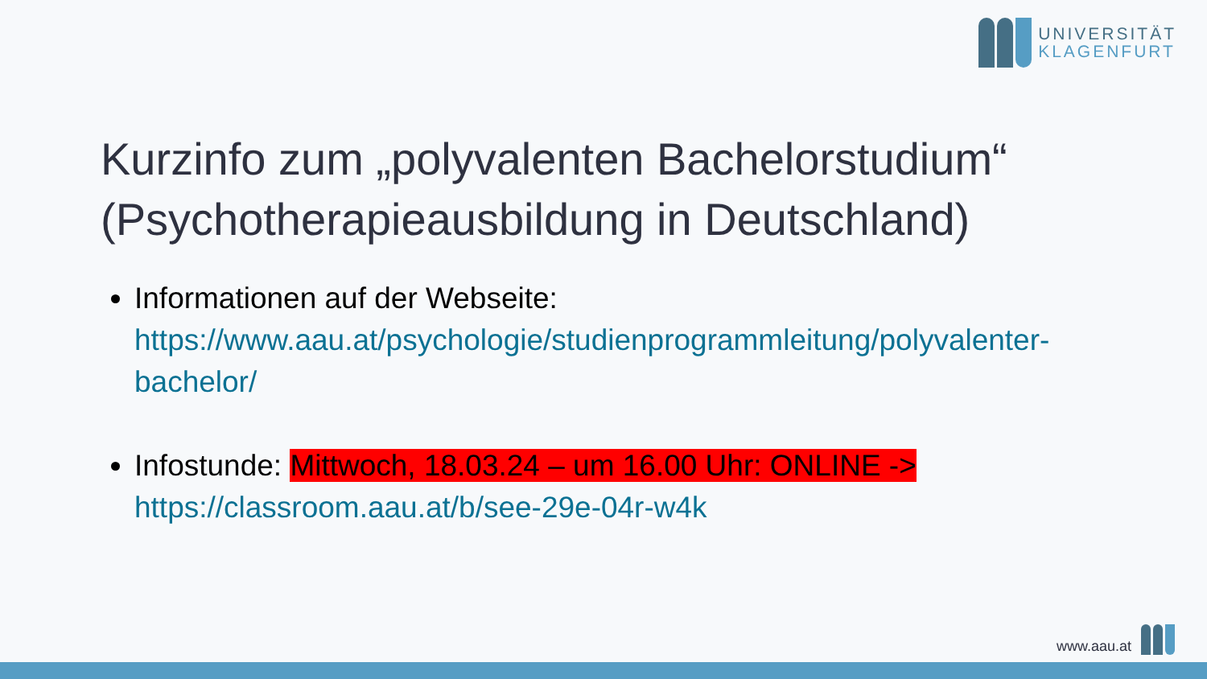UNIVERSITÄT
KLAGENFURT
Kurzinfo zum „polyvalenten Bachelorstudium“ (Psychotherapieausbildung in Deutschland)
Informationen auf der Webseite: https://www.aau.at/psychologie/studienprogrammleitung/polyvalenter-bachelor/
Infostunde: Mittwoch, 18.03.24 – um 16.00 Uhr: ONLINE -> https://classroom.aau.at/b/see-29e-04r-w4k
www.aau.at